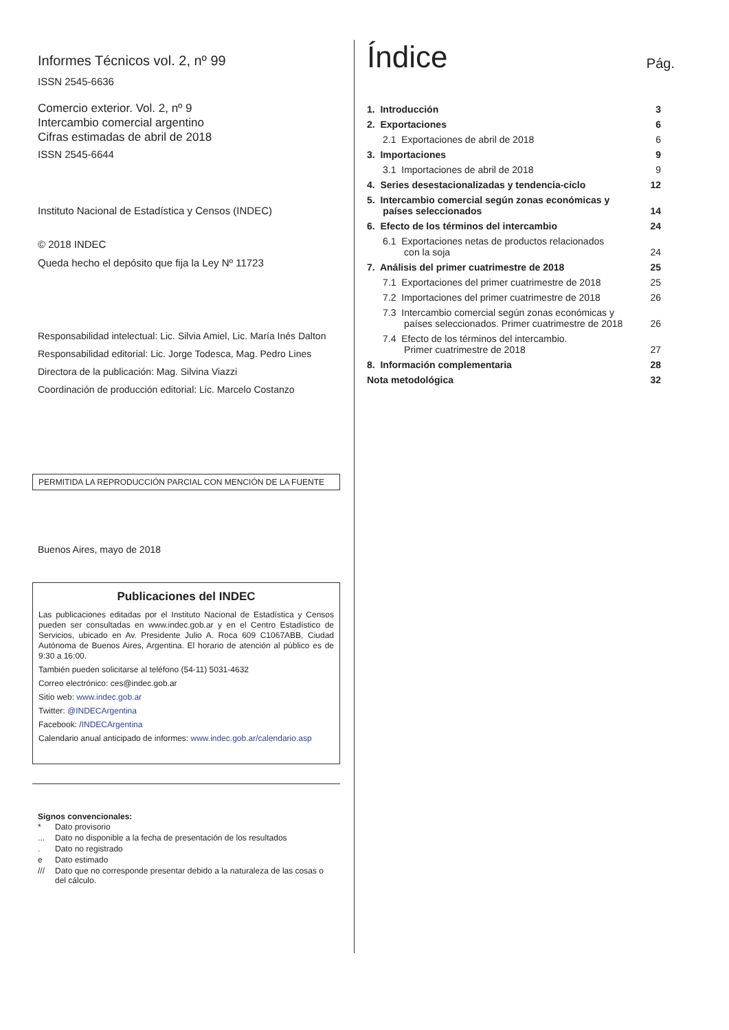Informes Técnicos vol. 2, nº 99
ISSN 2545-6636
Comercio exterior. Vol. 2, nº 9
Intercambio comercial argentino
Cifras estimadas de abril de 2018
ISSN 2545-6644
Instituto Nacional de Estadística y Censos (INDEC)
© 2018 INDEC
Queda hecho el depósito que fija la Ley Nº 11723
Responsabilidad intelectual: Lic. Silvia Amiel, Lic. María Inés Dalton
Responsabilidad editorial: Lic. Jorge Todesca, Mag. Pedro Lines
Directora de la publicación: Mag. Silvina Viazzi
Coordinación de producción editorial: Lic. Marcelo Costanzo
PERMITIDA LA REPRODUCCIÓN PARCIAL CON MENCIÓN DE LA FUENTE
Buenos Aires, mayo de 2018
Publicaciones del INDEC
Las publicaciones editadas por el Instituto Nacional de Estadística y Censos pueden ser consultadas en www.indec.gob.ar y en el Centro Estadístico de Servicios, ubicado en Av. Presidente Julio A. Roca 609 C1067ABB, Ciudad Autónoma de Buenos Aires, Argentina. El horario de atención al público es de 9:30 a 16:00.
También pueden solicitarse al teléfono (54-11) 5031-4632
Correo electrónico: ces@indec.gob.ar
Sitio web: www.indec.gob.ar
Twitter: @INDECArgentina
Facebook: /INDECArgentina
Calendario anual anticipado de informes: www.indec.gob.ar/calendario.asp
Signos convencionales:
| * | Dato provisorio |
| ... | Dato no disponible a la fecha de presentación de los resultados |
| . | Dato no registrado |
| e | Dato estimado |
| /// | Dato que no corresponde presentar debido a la naturaleza de las cosas o del cálculo. |
Índice Pág.
| 1. Introducción | 3 |
| 2. Exportaciones | 6 |
| 2.1 Exportaciones de abril de 2018 | 6 |
| 3. Importaciones | 9 |
| 3.1 Importaciones de abril de 2018 | 9 |
| 4. Series desestacionalizadas y tendencia-ciclo | 12 |
| 5. Intercambio comercial según zonas económicas y países seleccionados | 14 |
| 6. Efecto de los términos del intercambio | 24 |
| 6.1 Exportaciones netas de productos relacionados con la soja | 24 |
| 7. Análisis del primer cuatrimestre de 2018 | 25 |
| 7.1 Exportaciones del primer cuatrimestre de 2018 | 25 |
| 7.2 Importaciones del primer cuatrimestre de 2018 | 26 |
| 7.3 Intercambio comercial según zonas económicas y países seleccionados. Primer cuatrimestre de 2018 | 26 |
| 7.4 Efecto de los términos del intercambio. Primer cuatrimestre de 2018 | 27 |
| 8. Información complementaria | 28 |
| Nota metodológica | 32 |